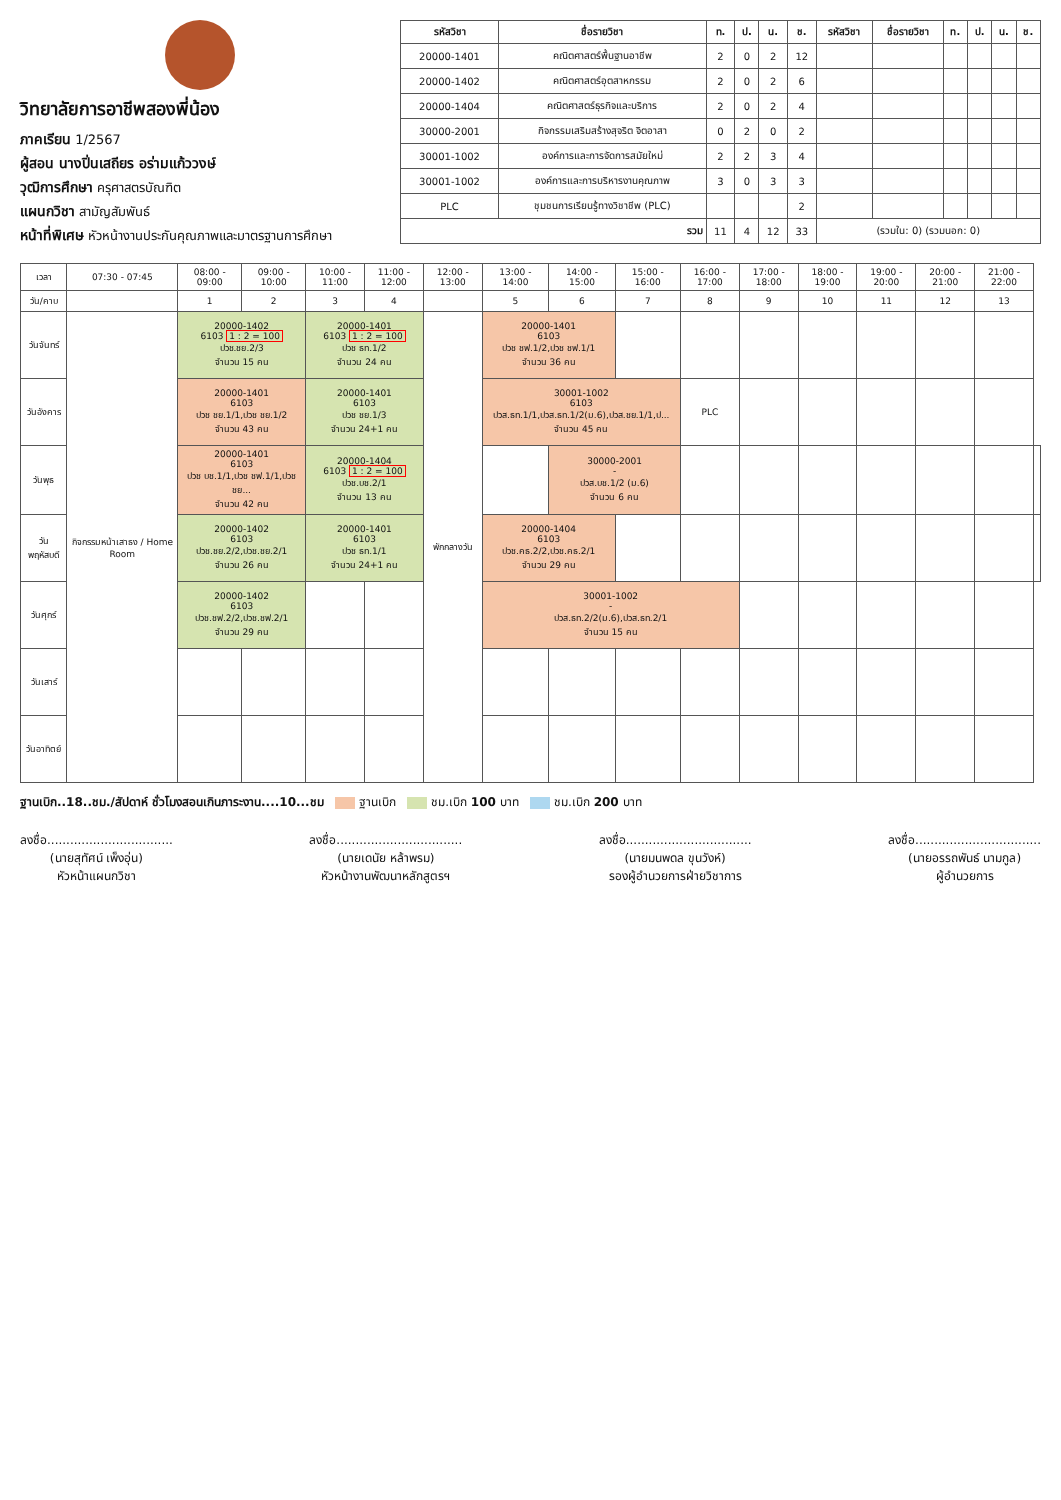วิทยาลัยการอาชีพสองพี่น้อง
ภาคเรียน 1/2567
ผู้สอน นางปิ่นเสถียร อร่ามแก้ววงษ์
วุฒิการศึกษา ครุศาสตรบัณฑิต
แผนกวิชา สามัญสัมพันธ์
หน้าที่พิเศษ หัวหน้างานประกันคุณภาพและมาตรฐานการศึกษา
| รหัสวิชา | ชื่อรายวิชา | ท. | ป. | น. | ช. | รหัสวิชา | ชื่อรายวิชา | ท. | ป. | น. | ช. |
| --- | --- | --- | --- | --- | --- | --- | --- | --- | --- | --- | --- |
| 20000-1401 | คณิตศาสตร์พื้นฐานอาชีพ | 2 | 0 | 2 | 12 | | | | | | |
| 20000-1402 | คณิตศาสตร์อุตสาหกรรม | 2 | 0 | 2 | 6 | | | | | | |
| 20000-1404 | คณิตศาสตร์ธุรกิจและบริการ | 2 | 0 | 2 | 4 | | | | | | |
| 30000-2001 | กิจกรรมเสริมสร้างสุจริต จิตอาสา | 0 | 2 | 0 | 2 | | | | | | |
| 30001-1002 | องค์การและการจัดการสมัยใหม่ | 2 | 2 | 3 | 4 | | | | | | |
| 30001-1002 | องค์การและการบริหารงานคุณภาพ | 3 | 0 | 3 | 3 | | | | | | |
| PLC | ชุมชนการเรียนรู้ทางวิชาชีพ (PLC) | | | | 2 | | | | | | |
| รวม | | 11 | 4 | 12 | 33 | (รวมใน: 0) (รวมนอก: 0) | | | | | |
| เวลา | 07:30 - 07:45 | 08:00 - 09:00 | 09:00 - 10:00 | 10:00 - 11:00 | 11:00 - 12:00 | 12:00 - 13:00 | 13:00 - 14:00 | 14:00 - 15:00 | 15:00 - 16:00 | 16:00 - 17:00 | 17:00 - 18:00 | 18:00 - 19:00 | 19:00 - 20:00 | 20:00 - 21:00 | 21:00 - 22:00 | |
| --- | --- | --- | --- | --- | --- | --- | --- | --- | --- | --- | --- | --- | --- | --- | --- | --- |
| วัน/คาบ | | 1 | 2 | 3 | 4 | | 5 | 6 | 7 | 8 | 9 | 10 | 11 | 12 | 13 | |
| วันจันทร์ | กิจกรรมหน้าเสาธง / Home Room | 20000-1402 6103 1 : 2 = 100 ปวช.ชย.2/3 จำนวน 15 คน | | 20000-1401 6103 1 : 2 = 100 ปวช ธท.1/2 จำนวน 24 คน | | พักกลางวัน | 20000-1401 6103 ปวช ชฟ.1/2,ปวช ชฟ.1/1 จำนวน 36 คน | | | | | | | | | |
| วันอังคาร | | 20000-1401 6103 ปวช ชย.1/1,ปวช ชย.1/2 จำนวน 43 คน | | 20000-1401 6103 ปวช ชย.1/3 จำนวน 24+1 คน | | | 30001-1002 6103 ปวส.ธท.1/1,ปวส.ธท.1/2(ม.6),ปวส.ชย.1/1,ป... จำนวน 45 คน | | | PLC | | | | | | |
| วันพุธ | | 20000-1401 6103 ปวช บช.1/1,ปวช ชฟ.1/1,ปวช ชย... จำนวน 42 คน | | 20000-1404 6103 1 : 2 = 100 ปวช.บช.2/1 จำนวน 13 คน | | | | 30000-2001 - ปวส.บช.1/2 (ม.6) จำนวน 6 คน | | | | | | | | |
| วันพฤหัสบดี | | 20000-1402 6103 ปวช.ชย.2/2,ปวช.ชย.2/1 จำนวน 26 คน | | 20000-1401 6103 ปวช ธท.1/1 จำนวน 24+1 คน | | | 20000-1404 6103 ปวช.คธ.2/2,ปวช.คธ.2/1 จำนวน 29 คน | | | | | | | | | |
| วันศุกร์ | | 20000-1402 6103 ปวช.ชฟ.2/2,ปวช.ชฟ.2/1 จำนวน 29 คน | | | | | 30001-1002 - ปวส.ธท.2/2(ม.6),ปวส.ธท.2/1 จำนวน 15 คน | | | | | | | | | |
| วันเสาร์ | | | | | | | | | | | | | | | | |
| วันอาทิตย์ | | | | | | | | | | | | | | | | |
ฐานเบิก..18..ชม./สัปดาห์ ชั่วโมงสอนเกินภาระงาน....10...ชม ฐานเบิก ชม.เบิก 100 บาท ชม.เบิก 200 บาท
ลงชื่อ.................................
(นายสุทัศน์ เพ็งอุ่น)
หัวหน้าแผนกวิชา
ลงชื่อ.................................
(นายเดนัย หล้าพรม)
หัวหน้างานพัฒนาหลักสูตรฯ
ลงชื่อ.................................
(นายมนพดล ขุนวังห์)
รองผู้อำนวยการฝ่ายวิชาการ
ลงชื่อ.................................
(นายอรรถพันธ์ นามกูล)
ผู้อำนวยการ